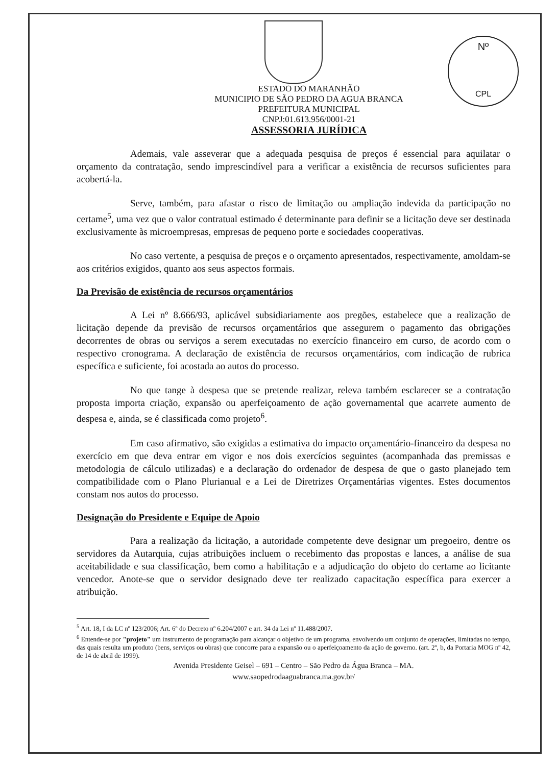Nº
CPL
ESTADO DO MARANHÃO
MUNICIPIO DE SÃO PEDRO DA AGUA BRANCA
PREFEITURA MUNICIPAL
CNPJ:01.613.956/0001-21
ASSESSORIA JURÍDICA
Ademais, vale asseverar que a adequada pesquisa de preços é essencial para aquilatar o orçamento da contratação, sendo imprescindível para a verificar a existência de recursos suficientes para acobertá-la.
Serve, também, para afastar o risco de limitação ou ampliação indevida da participação no certame<sup>5</sup>, uma vez que o valor contratual estimado é determinante para definir se a licitação deve ser destinada exclusivamente às microempresas, empresas de pequeno porte e sociedades cooperativas.
No caso vertente, a pesquisa de preços e o orçamento apresentados, respectivamente, amoldam-se aos critérios exigidos, quanto aos seus aspectos formais.
Da Previsão de existência de recursos orçamentários
A Lei nº 8.666/93, aplicável subsidiariamente aos pregões, estabelece que a realização de licitação depende da previsão de recursos orçamentários que assegurem o pagamento das obrigações decorrentes de obras ou serviços a serem executadas no exercício financeiro em curso, de acordo com o respectivo cronograma. A declaração de existência de recursos orçamentários, com indicação de rubrica específica e suficiente, foi acostada ao autos do processo.
No que tange à despesa que se pretende realizar, releva também esclarecer se a contratação proposta importa criação, expansão ou aperfeiçoamento de ação governamental que acarrete aumento de despesa e, ainda, se é classificada como projeto<sup>6</sup>.
Em caso afirmativo, são exigidas a estimativa do impacto orçamentário-financeiro da despesa no exercício em que deva entrar em vigor e nos dois exercícios seguintes (acompanhada das premissas e metodologia de cálculo utilizadas) e a declaração do ordenador de despesa de que o gasto planejado tem compatibilidade com o Plano Plurianual e a Lei de Diretrizes Orçamentárias vigentes. Estes documentos constam nos autos do processo.
Designação do Presidente e Equipe de Apoio
Para a realização da licitação, a autoridade competente deve designar um pregoeiro, dentre os servidores da Autarquia, cujas atribuições incluem o recebimento das propostas e lances, a análise de sua aceitabilidade e sua classificação, bem como a habilitação e a adjudicação do objeto do certame ao licitante vencedor. Anote-se que o servidor designado deve ter realizado capacitação específica para exercer a atribuição.
<sup>5</sup> Art. 18, I da LC nº 123/2006; Art. 6º do Decreto nº 6.204/2007 e art. 34 da Lei nº 11.488/2007.
<sup>6</sup> Entende-se por "projeto" um instrumento de programação para alcançar o objetivo de um programa, envolvendo um conjunto de operações, limitadas no tempo, das quais resulta um produto (bens, serviços ou obras) que concorre para a expansão ou o aperfeiçoamento da ação de governo. (art. 2º, b, da Portaria MOG nº 42, de 14 de abril de 1999).
Avenida Presidente Geisel – 691 – Centro – São Pedro da Água Branca – MA.
www.saopedrodaaguabranca.ma.gov.br/